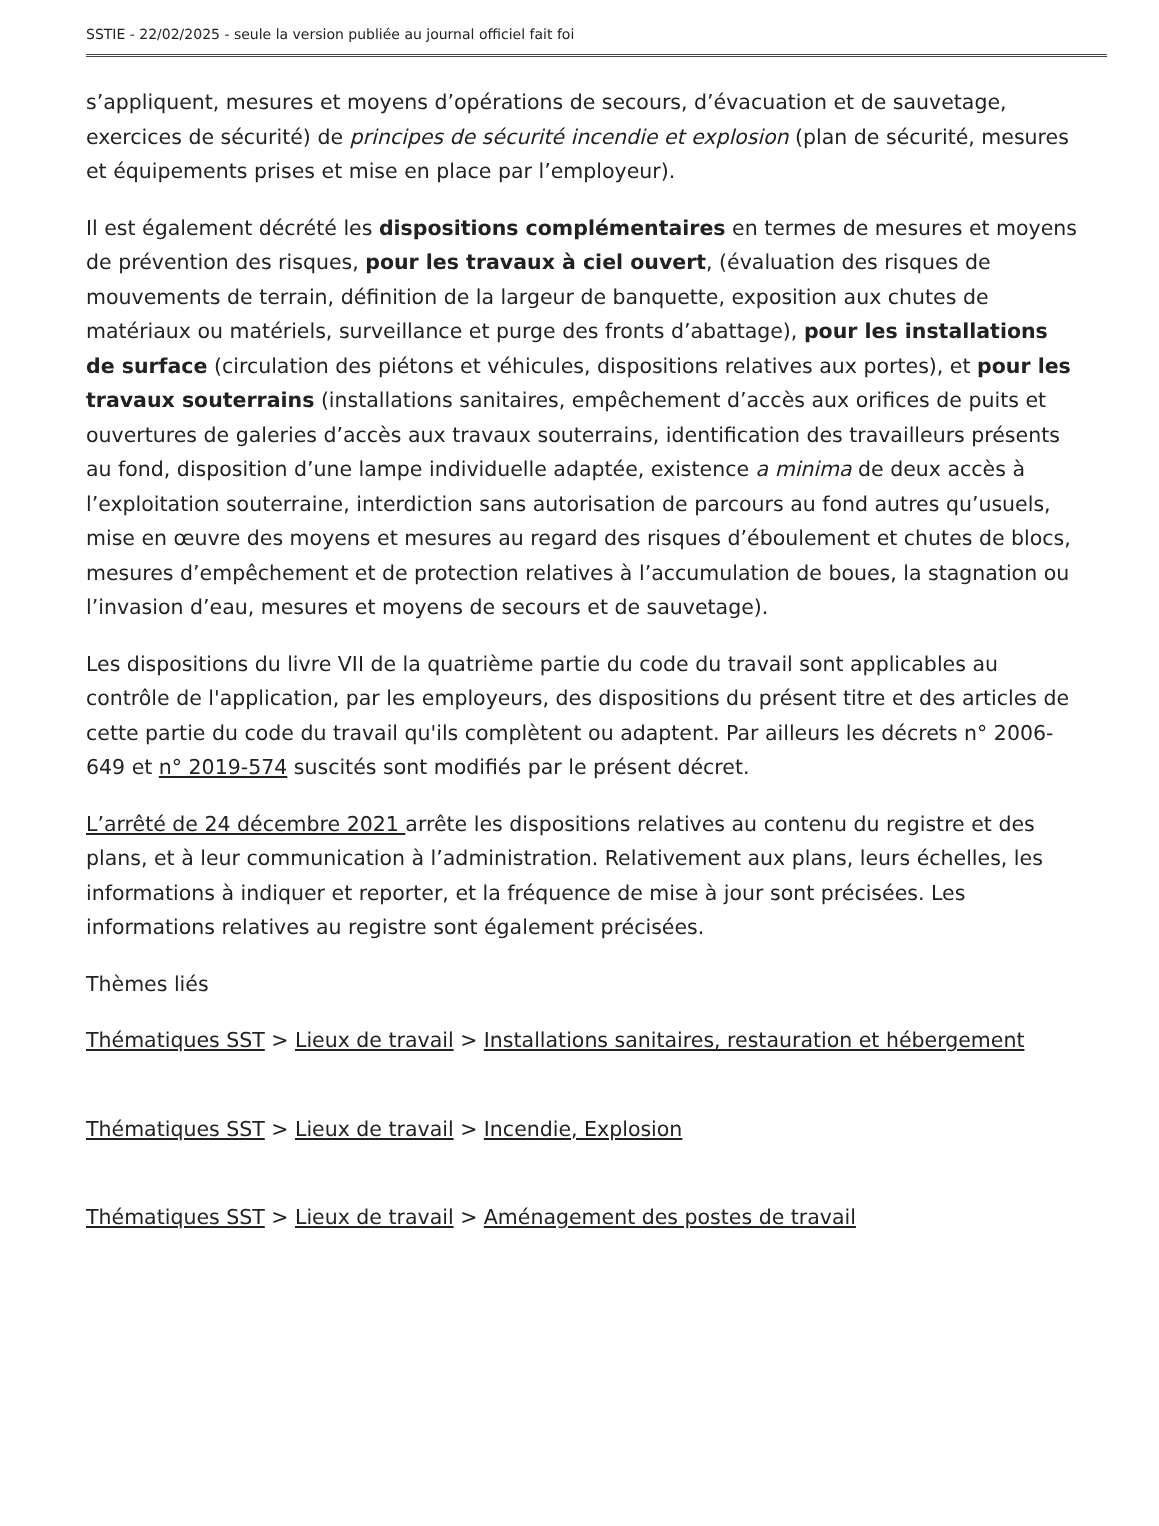SSTIE - 22/02/2025 - seule la version publiée au journal officiel fait foi
s’appliquent, mesures et moyens d’opérations de secours, d’évacuation et de sauvetage, exercices de sécurité) de principes de sécurité incendie et explosion (plan de sécurité, mesures et équipements prises et mise en place par l’employeur).
Il est également décrété les dispositions complémentaires en termes de mesures et moyens de prévention des risques, pour les travaux à ciel ouvert, (évaluation des risques de mouvements de terrain, définition de la largeur de banquette, exposition aux chutes de matériaux ou matériels, surveillance et purge des fronts d’abattage), pour les installations de surface (circulation des piétons et véhicules, dispositions relatives aux portes), et pour les travaux souterrains (installations sanitaires, empêchement d’accès aux orifices de puits et ouvertures de galeries d’accès aux travaux souterrains, identification des travailleurs présents au fond, disposition d’une lampe individuelle adaptée, existence a minima de deux accès à l’exploitation souterraine, interdiction sans autorisation de parcours au fond autres qu’usuels, mise en œuvre des moyens et mesures au regard des risques d’éboulement et chutes de blocs, mesures d’empêchement et de protection relatives à l’accumulation de boues, la stagnation ou l’invasion d’eau, mesures et moyens de secours et de sauvetage).
Les dispositions du livre VII de la quatrième partie du code du travail sont applicables au contrôle de l'application, par les employeurs, des dispositions du présent titre et des articles de cette partie du code du travail qu'ils complètent ou adaptent. Par ailleurs les décrets n° 2006-649 et n° 2019-574 suscités sont modifiés par le présent décret.
L’arrêté de 24 décembre 2021 arrête les dispositions relatives au contenu du registre et des plans, et à leur communication à l’administration. Relativement aux plans, leurs échelles, les informations à indiquer et reporter, et la fréquence de mise à jour sont précisées. Les informations relatives au registre sont également précisées.
Thèmes liés
Thématiques SST > Lieux de travail > Installations sanitaires, restauration et hébergement
Thématiques SST > Lieux de travail > Incendie, Explosion
Thématiques SST > Lieux de travail > Aménagement des postes de travail